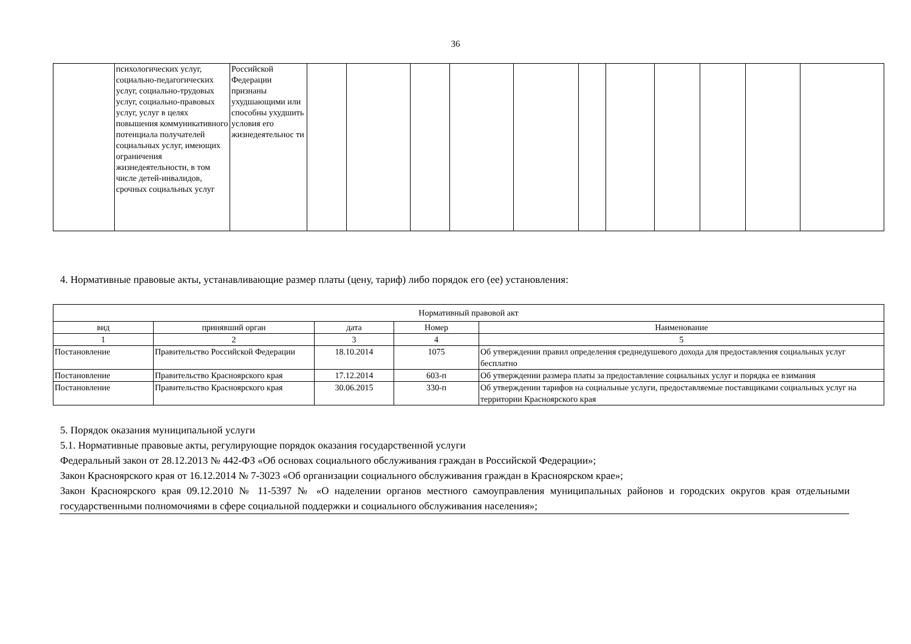36
| | психологических услуг, социально-педагогических услуг, социально-трудовых услуг, социально-правовых услуг, услуг в целях повышения коммуникативного потенциала получателей социальных услуг, имеющих ограничения жизнедеятельности, в том числе детей-инвалидов, срочных социальных услуг | Российской Федерации признаны ухудшающими или способны ухудшить условия его жизнедеятельнос ти | | | | | | | | | | | |
4. Нормативные правовые акты, устанавливающие размер платы (цену, тариф) либо порядок его (ее) установления:
| Нормативный правовой акт | | | | |
| --- | --- | --- | --- | --- |
| вид | принявший орган | дата | Номер | Наименование |
| 1 | 2 | 3 | 4 | 5 |
| Постановление | Правительство Российской Федерации | 18.10.2014 | 1075 | Об утверждении правил определения среднедушевого дохода для предоставления социальных услуг бесплатно |
| Постановление | Правительство Красноярского края | 17.12.2014 | 603-п | Об утверждении размера платы за предоставление социальных услуг и порядка ее взимания |
| Постановление | Правительство Красноярского края | 30.06.2015 | 330-п | Об утверждении тарифов на социальные услуги, предоставляемые поставщиками социальных услуг на территории Красноярского края |
5. Порядок оказания муниципальной услуги
5.1. Нормативные правовые акты, регулирующие порядок оказания государственной услуги
Федеральный закон от 28.12.2013 № 442-ФЗ «Об основах социального обслуживания граждан в Российской Федерации»;
Закон Красноярского края от 16.12.2014 № 7-3023 «Об организации социального обслуживания граждан в Красноярском крае»;
Закон Красноярского края 09.12.2010 № 11-5397 № «О наделении органов местного самоуправления муниципальных районов и городских округов края отдельными государственными полномочиями в сфере социальной поддержки и социального обслуживания населения»;